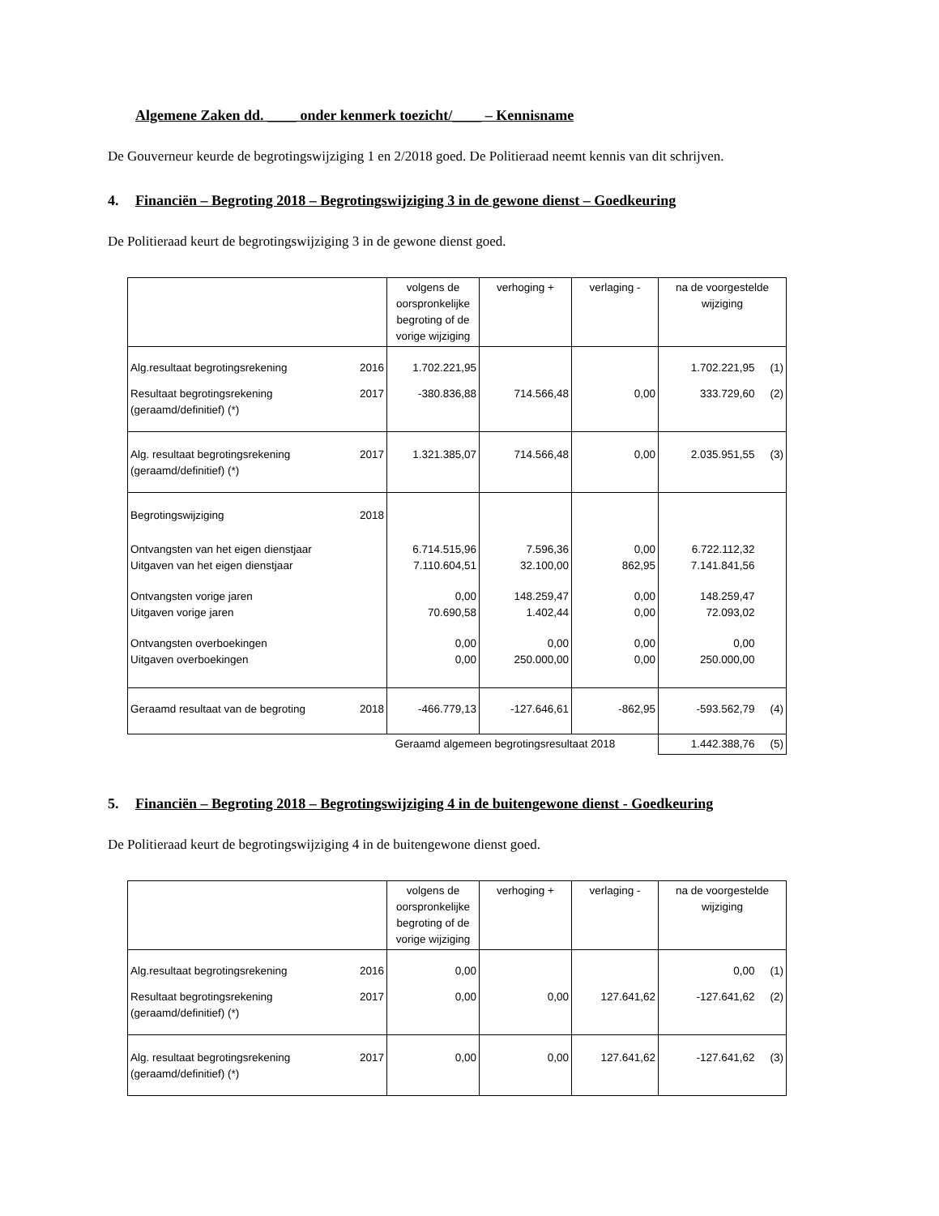Algemene Zaken dd. ____ onder kenmerk toezicht/____ – Kennisname
De Gouverneur keurde de begrotingswijziging 1 en 2/2018 goed. De Politieraad neemt kennis van dit schrijven.
4. Financiën – Begroting 2018 – Begrotingswijziging 3 in de gewone dienst – Goedkeuring
De Politieraad keurt de begrotingswijziging 3 in de gewone dienst goed.
| | | volgens de oorspronkelijke begroting of de vorige wijziging | verhoging + | verlaging - | na de voorgestelde wijziging | |
| Alg.resultaat begrotingsrekening | 2016 | 1.702.221,95 | | | 1.702.221,95 | (1) |
| Resultaat begrotingsrekening (geraamd/definitief) (*) | 2017 | -380.836,88 | 714.566,48 | 0,00 | 333.729,60 | (2) |
| Alg. resultaat begrotingsrekening (geraamd/definitief) (*) | 2017 | 1.321.385,07 | 714.566,48 | 0,00 | 2.035.951,55 | (3) |
| Begrotingswijziging | 2018 | | | | | |
| Ontvangsten van het eigen dienstjaar Uitgaven van het eigen dienstjaar | | 6.714.515,96 7.110.604,51 | 7.596,36 32.100,00 | 0,00 862,95 | 6.722.112,32 7.141.841,56 | |
| Ontvangsten vorige jaren Uitgaven vorige jaren | | 0,00 70.690,58 | 148.259,47 1.402,44 | 0,00 0,00 | 148.259,47 72.093,02 | |
| Ontvangsten overboekingen Uitgaven overboekingen | | 0,00 0,00 | 0,00 250.000,00 | 0,00 0,00 | 0,00 250.000,00 | |
| Geraamd resultaat van de begroting | 2018 | -466.779,13 | -127.646,61 | -862,95 | -593.562,79 | (4) |
| Geraamd algemeen begrotingsresultaat 2018 | | | | | 1.442.388,76 | (5) |
5. Financiën – Begroting 2018 – Begrotingswijziging 4 in de buitengewone dienst - Goedkeuring
De Politieraad keurt de begrotingswijziging 4 in de buitengewone dienst goed.
| | | volgens de oorspronkelijke begroting of de vorige wijziging | verhoging + | verlaging - | na de voorgestelde wijziging | |
| Alg.resultaat begrotingsrekening | 2016 | 0,00 | | | 0,00 | (1) |
| Resultaat begrotingsrekening (geraamd/definitief) (*) | 2017 | 0,00 | 0,00 | 127.641,62 | -127.641,62 | (2) |
| Alg. resultaat begrotingsrekening (geraamd/definitief) (*) | 2017 | 0,00 | 0,00 | 127.641,62 | -127.641,62 | (3) |